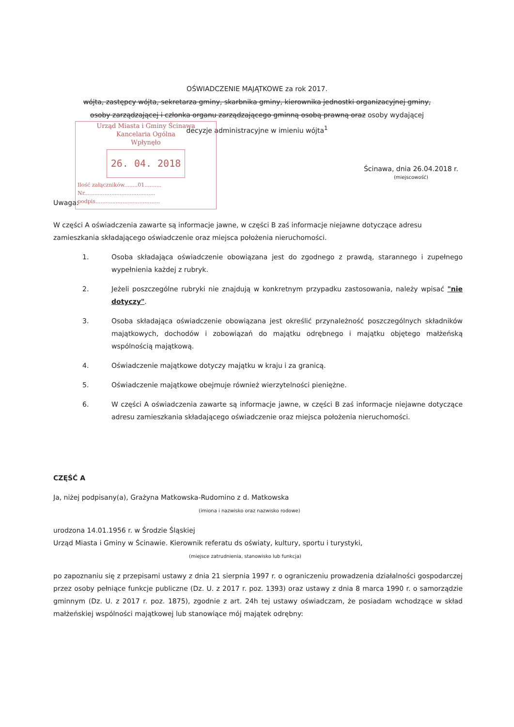OŚWIADCZENIE MAJĄTKOWE za rok 2017.
wójta, zastępcy wójta, sekretarza gminy, skarbnika gminy, kierownika jednostki organizacyjnej gminy,
osoby zarządzającej i członka organu zarządzającego gminną osobą prawną oraz osoby wydającej
decyzje administracyjne w imieniu wójta<sup>1</sup>
Urząd Miasta i Gminy Ścinawa
Kancelaria Ogólna
Wpłynęło
26. 04. 2018
Ilość załączników........01..........
Nr..........................................
podpis......................................
Ścinawa, dnia 26.04.2018 r.
(miejscowość)
Uwaga:
W części A oświadczenia zawarte są informacje jawne, w części B zaś informacje niejawne dotyczące adresu zamieszkania składającego oświadczenie oraz miejsca położenia nieruchomości.
1. Osoba składająca oświadczenie obowiązana jest do zgodnego z prawdą, starannego i zupełnego wypełnienia każdej z rubryk.
2. Jeżeli poszczególne rubryki nie znajdują w konkretnym przypadku zastosowania, należy wpisać "nie dotyczy".
3. Osoba składająca oświadczenie obowiązana jest określić przynależność poszczególnych składników majątkowych, dochodów i zobowiązań do majątku odrębnego i majątku objętego małżeńską wspólnością majątkową.
4. Oświadczenie majątkowe dotyczy majątku w kraju i za granicą.
5. Oświadczenie majątkowe obejmuje również wierzytelności pieniężne.
6. W części A oświadczenia zawarte są informacje jawne, w części B zaś informacje niejawne dotyczące adresu zamieszkania składającego oświadczenie oraz miejsca położenia nieruchomości.
CZĘŚĆ A
Ja, niżej podpisany(a), Grażyna Matkowska-Rudomino z d. Matkowska
(imiona i nazwisko oraz nazwisko rodowe)
urodzona 14.01.1956 r. w Środzie Śląskiej
Urząd Miasta i Gminy w Ścinawie. Kierownik referatu ds oświaty, kultury, sportu i turystyki,
(miejsce zatrudnienia, stanowisko lub funkcja)
po zapoznaniu się z przepisami ustawy z dnia 21 sierpnia 1997 r. o ograniczeniu prowadzenia działalności gospodarczej przez osoby pełniące funkcje publiczne (Dz. U. z 2017 r. poz. 1393) oraz ustawy z dnia 8 marca 1990 r. o samorządzie gminnym (Dz. U. z 2017 r. poz. 1875), zgodnie z art. 24h tej ustawy oświadczam, że posiadam wchodzące w skład małżeńskiej wspólności majątkowej lub stanowiące mój majątek odrębny: